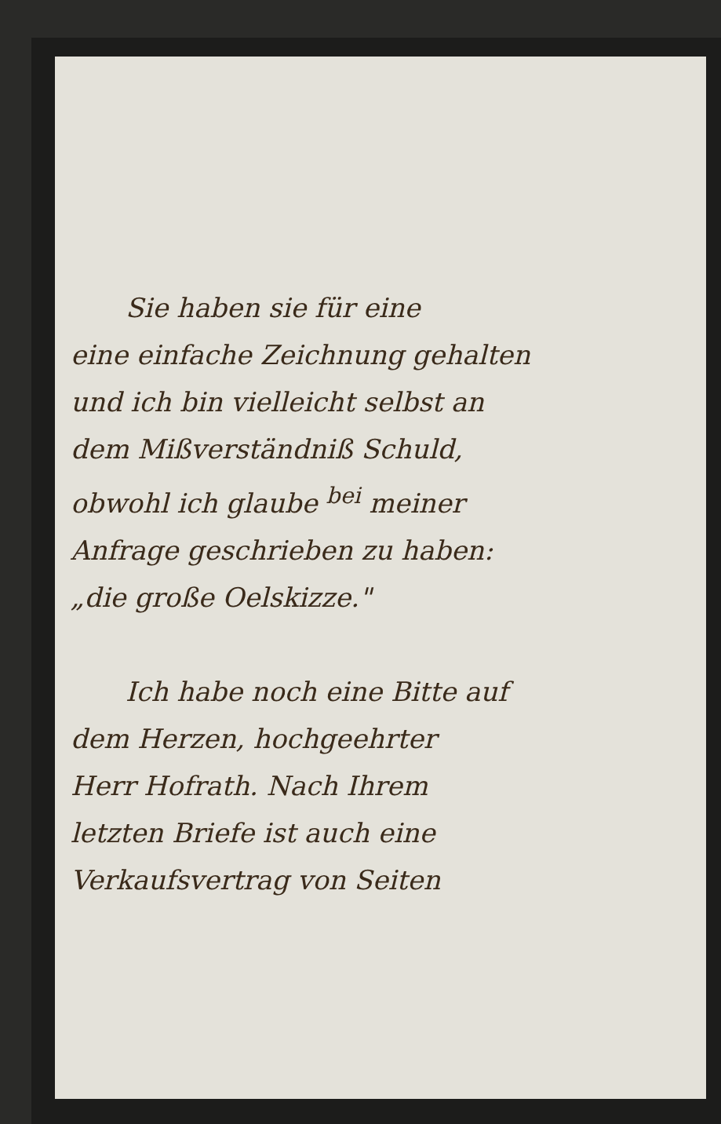Sie haben sie für eine
eine einfache Zeichnung gehalten
und ich bin vielleicht selbst an
dem Mißverständniß Schuld,
obwohl ich glaube <sup>bei</sup> meiner
Anfrage geschrieben zu haben:
„die große Oelskizze."
Ich habe noch eine Bitte auf
dem Herzen, hochgeehrter
Herr Hofrath. Nach Ihrem
letzten Briefe ist auch eine
Verkaufsvertrag von Seiten